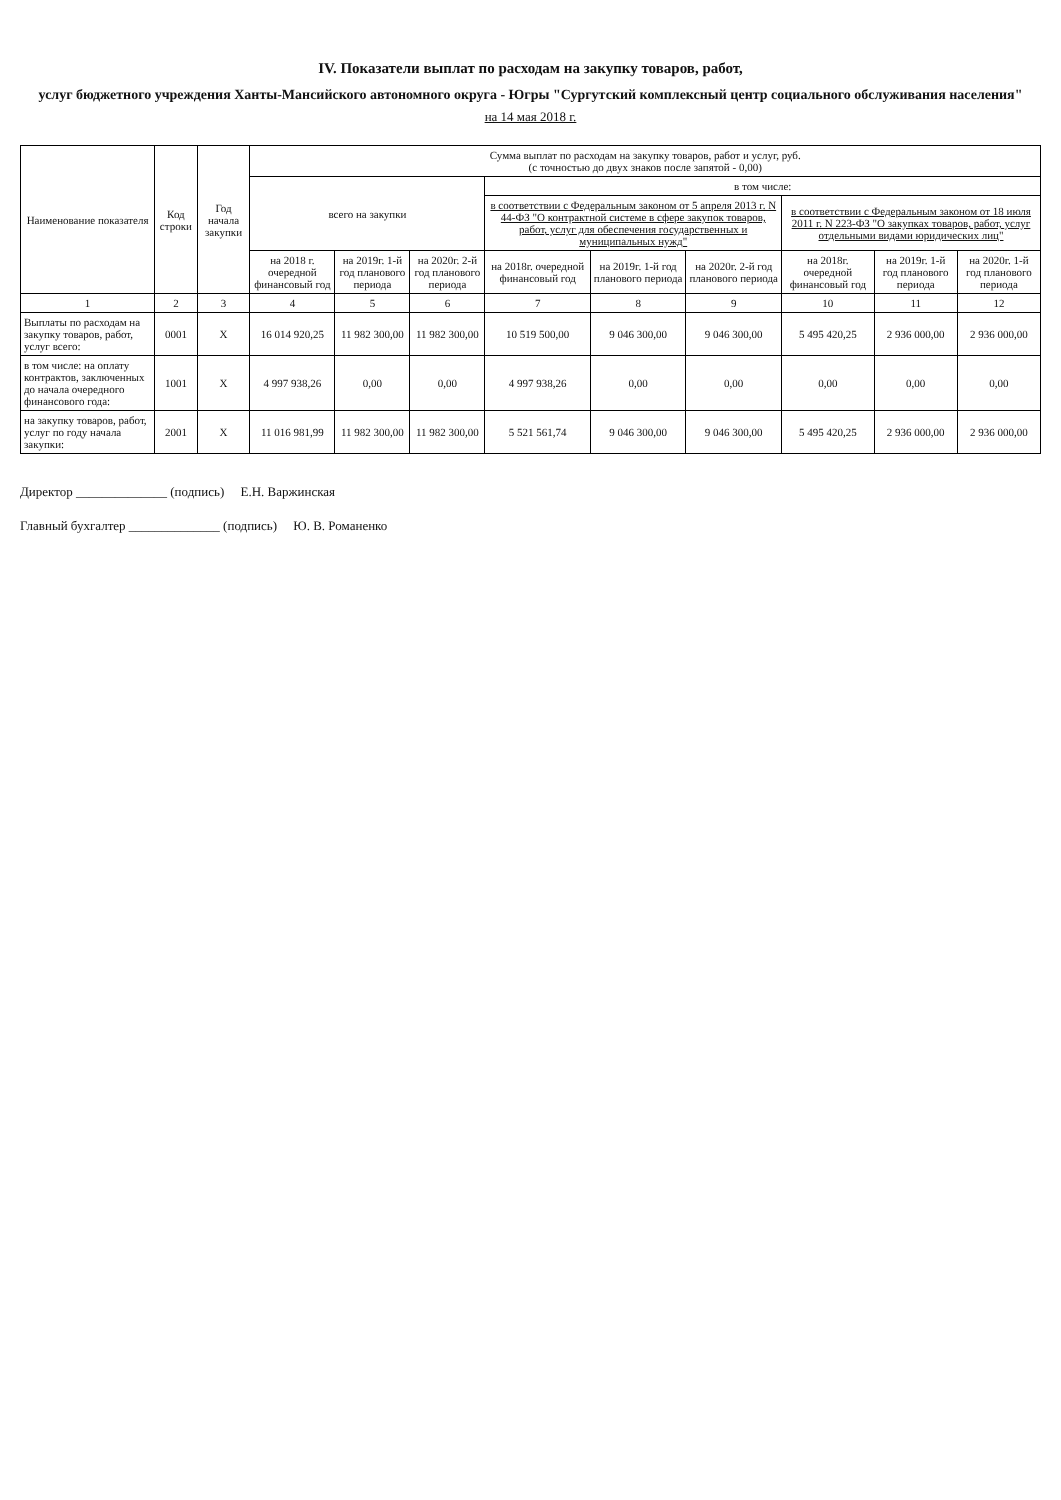IV. Показатели выплат по расходам на закупку товаров, работ,
услуг бюджетного учреждения Ханты-Мансийского автономного округа - Югры "Сургутский комплексный центр социального обслуживания населения"
на 14 мая 2018 г.
| Наименование показателя | Код строки | Год начала закупки | Сумма выплат по расходам на закупку товаров, работ и услуг, руб. (с точностью до двух знаков после запятой - 0,00) | | | | | | | | |
| --- | --- | --- | --- | --- | --- | --- | --- | --- | --- | --- | --- |
| | | | всего на закупки | | | в том числе: | | | | | |
| | | | | | | в соответствии с Федеральным законом от 5 апреля 2013 г. N 44-ФЗ "О контрактной системе в сфере закупок товаров, работ, услуг для обеспечения государственных и муниципальных нужд" | | | в соответствии с Федеральным законом от 18 июля 2011 г. N 223-ФЗ "О закупках товаров, работ, услуг отдельными видами юридических лиц" | | |
| | | | на 2018 г. очередной финансовый год | на 2019г. 1-й год планового периода | на 2020г. 2-й год планового периода | на 2018г. очередной финансовый год | на 2019г. 1-й год планового периода | на 2020г. 2-й год планового периода | на 2018г. очередной финансовый год | на 2019г. 1-й год планового периода | на 2020г. 1-й год планового периода |
| 1 | 2 | 3 | 4 | 5 | 6 | 7 | 8 | 9 | 10 | 11 | 12 |
| Выплаты по расходам на закупку товаров, работ, услуг всего: | 0001 | X | 16 014 920,25 | 11 982 300,00 | 11 982 300,00 | 10 519 500,00 | 9 046 300,00 | 9 046 300,00 | 5 495 420,25 | 2 936 000,00 | 2 936 000,00 |
| в том числе: на оплату контрактов, заключенных до начала очередного финансового года: | 1001 | X | 4 997 938,26 | 0,00 | 0,00 | 4 997 938,26 | 0,00 | 0,00 | 0,00 | 0,00 | 0,00 |
| на закупку товаров, работ, услуг по году начала закупки: | 2001 | X | 11 016 981,99 | 11 982 300,00 | 11 982 300,00 | 5 521 561,74 | 9 046 300,00 | 9 046 300,00 | 5 495 420,25 | 2 936 000,00 | 2 936 000,00 |
Директор ______________ (подпись) Е.Н. Варжинская
Главный бухгалтер ______________ (подпись) Ю. В. Романенко